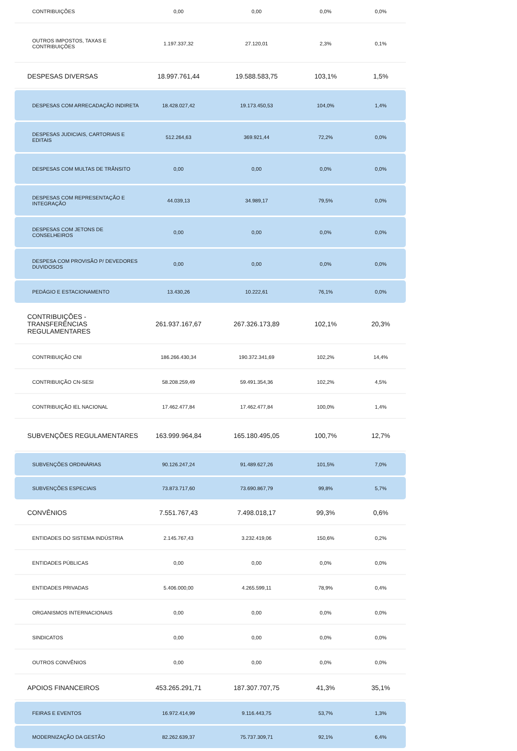| CONTRIBUIÇÕES | 0,00 | 0,00 | 0,0% | 0,0% |
| OUTROS IMPOSTOS, TAXAS E CONTRIBUIÇÕES | 1.197.337,32 | 27.120,01 | 2,3% | 0,1% |
| DESPESAS DIVERSAS | 18.997.761,44 | 19.588.583,75 | 103,1% | 1,5% |
| DESPESAS COM ARRECADAÇÃO INDIRETA | 18.428.027,42 | 19.173.450,53 | 104,0% | 1,4% |
| DESPESAS JUDICIAIS, CARTORIAIS E EDITAIS | 512.264,63 | 369.921,44 | 72,2% | 0,0% |
| DESPESAS COM MULTAS DE TRÂNSITO | 0,00 | 0,00 | 0,0% | 0,0% |
| DESPESAS COM REPRESENTAÇÃO E INTEGRAÇÃO | 44.039,13 | 34.989,17 | 79,5% | 0,0% |
| DESPESAS COM JETONS DE CONSELHEIROS | 0,00 | 0,00 | 0,0% | 0,0% |
| DESPESA COM PROVISÃO P/ DEVEDORES DUVIDOSOS | 0,00 | 0,00 | 0,0% | 0,0% |
| PEDÁGIO E ESTACIONAMENTO | 13.430,26 | 10.222,61 | 76,1% | 0,0% |
| CONTRIBUIÇÕES - TRANSFERÊNCIAS REGULAMENTARES | 261.937.167,67 | 267.326.173,89 | 102,1% | 20,3% |
| CONTRIBUIÇÃO CNI | 186.266.430,34 | 190.372.341,69 | 102,2% | 14,4% |
| CONTRIBUIÇÃO CN-SESI | 58.208.259,49 | 59.491.354,36 | 102,2% | 4,5% |
| CONTRIBUIÇÃO IEL NACIONAL | 17.462.477,84 | 17.462.477,84 | 100,0% | 1,4% |
| SUBVENÇÕES REGULAMENTARES | 163.999.964,84 | 165.180.495,05 | 100,7% | 12,7% |
| SUBVENÇÕES ORDINÁRIAS | 90.126.247,24 | 91.489.627,26 | 101,5% | 7,0% |
| SUBVENÇÕES ESPECIAIS | 73.873.717,60 | 73.690.867,79 | 99,8% | 5,7% |
| CONVÊNIOS | 7.551.767,43 | 7.498.018,17 | 99,3% | 0,6% |
| ENTIDADES DO SISTEMA INDÚSTRIA | 2.145.767,43 | 3.232.419,06 | 150,6% | 0,2% |
| ENTIDADES PÚBLICAS | 0,00 | 0,00 | 0,0% | 0,0% |
| ENTIDADES PRIVADAS | 5.406.000,00 | 4.265.599,11 | 78,9% | 0,4% |
| ORGANISMOS INTERNACIONAIS | 0,00 | 0,00 | 0,0% | 0,0% |
| SINDICATOS | 0,00 | 0,00 | 0,0% | 0,0% |
| OUTROS CONVÊNIOS | 0,00 | 0,00 | 0,0% | 0,0% |
| APOIOS FINANCEIROS | 453.265.291,71 | 187.307.707,75 | 41,3% | 35,1% |
| FEIRAS E EVENTOS | 16.972.414,99 | 9.116.443,75 | 53,7% | 1,3% |
| MODERNIZAÇÃO DA GESTÃO | 82.262.639,37 | 75.737.309,71 | 92,1% | 6,4% |